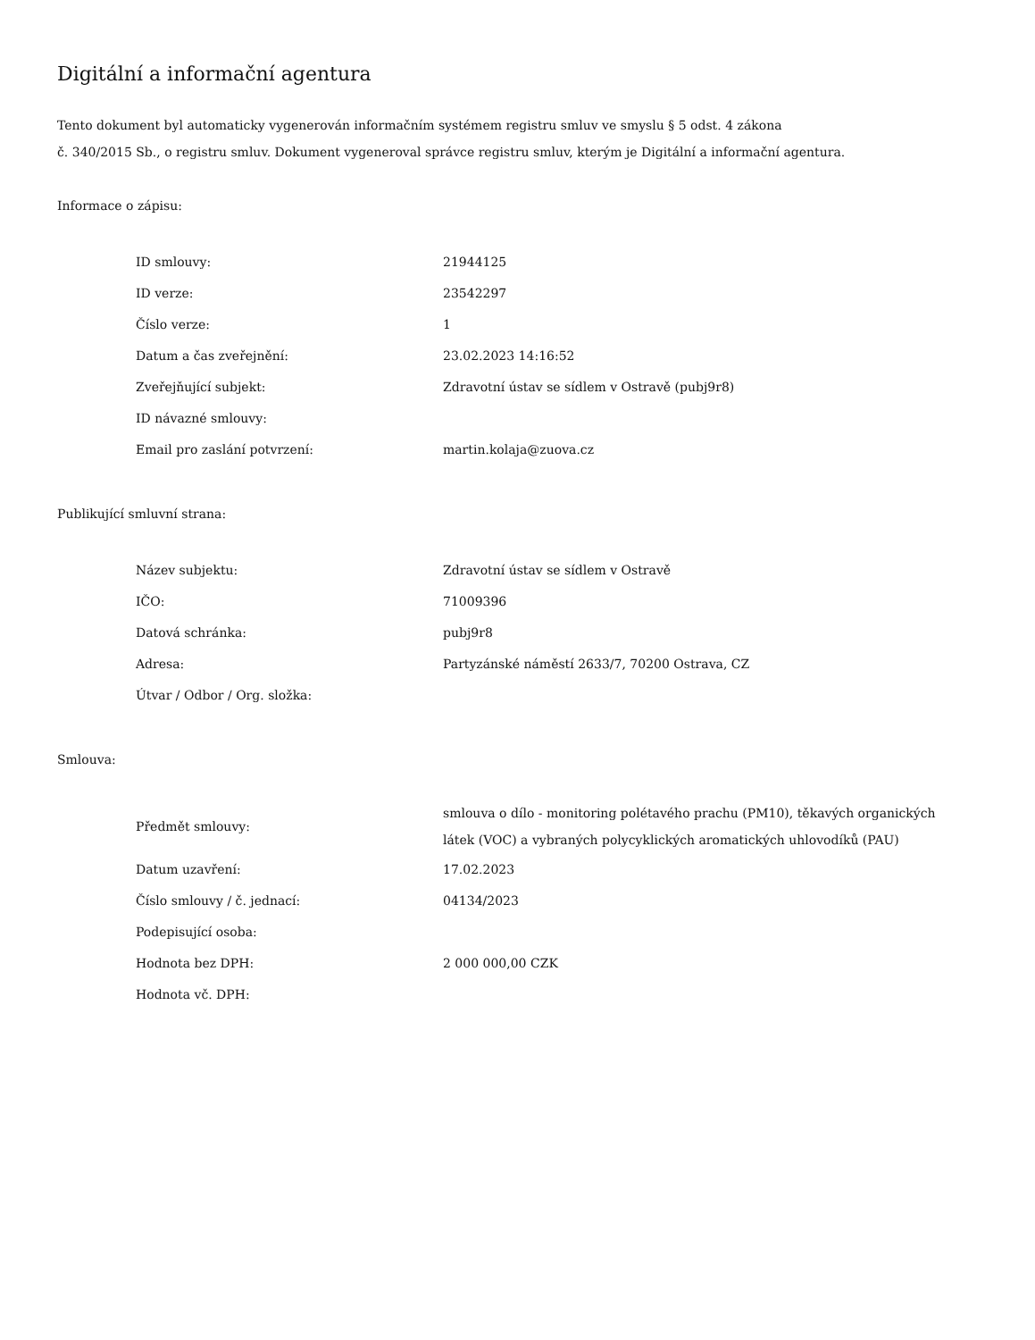Digitální a informační agentura
Tento dokument byl automaticky vygenerován informačním systémem registru smluv ve smyslu § 5 odst. 4 zákona
č. 340/2015 Sb., o registru smluv. Dokument vygeneroval správce registru smluv, kterým je Digitální a informační agentura.
Informace o zápisu:
| ID smlouvy: | 21944125 |
| ID verze: | 23542297 |
| Číslo verze: | 1 |
| Datum a čas zveřejnění: | 23.02.2023 14:16:52 |
| Zveřejňující subjekt: | Zdravotní ústav se sídlem v Ostravě (pubj9r8) |
| ID návazné smlouvy: | |
| Email pro zaslání potvrzení: | martin.kolaja@zuova.cz |
Publikující smluvní strana:
| Název subjektu: | Zdravotní ústav se sídlem v Ostravě |
| IČO: | 71009396 |
| Datová schránka: | pubj9r8 |
| Adresa: | Partyzánské náměstí 2633/7, 70200 Ostrava, CZ |
| Útvar / Odbor / Org. složka: | |
Smlouva:
| Předmět smlouvy: | smlouva o dílo - monitoring polétavého prachu (PM10), těkavých organických látek (VOC) a vybraných polycyklických aromatických uhlovodíků (PAU) |
| Datum uzavření: | 17.02.2023 |
| Číslo smlouvy / č. jednací: | 04134/2023 |
| Podepisující osoba: | |
| Hodnota bez DPH: | 2 000 000,00 CZK |
| Hodnota vč. DPH: | |